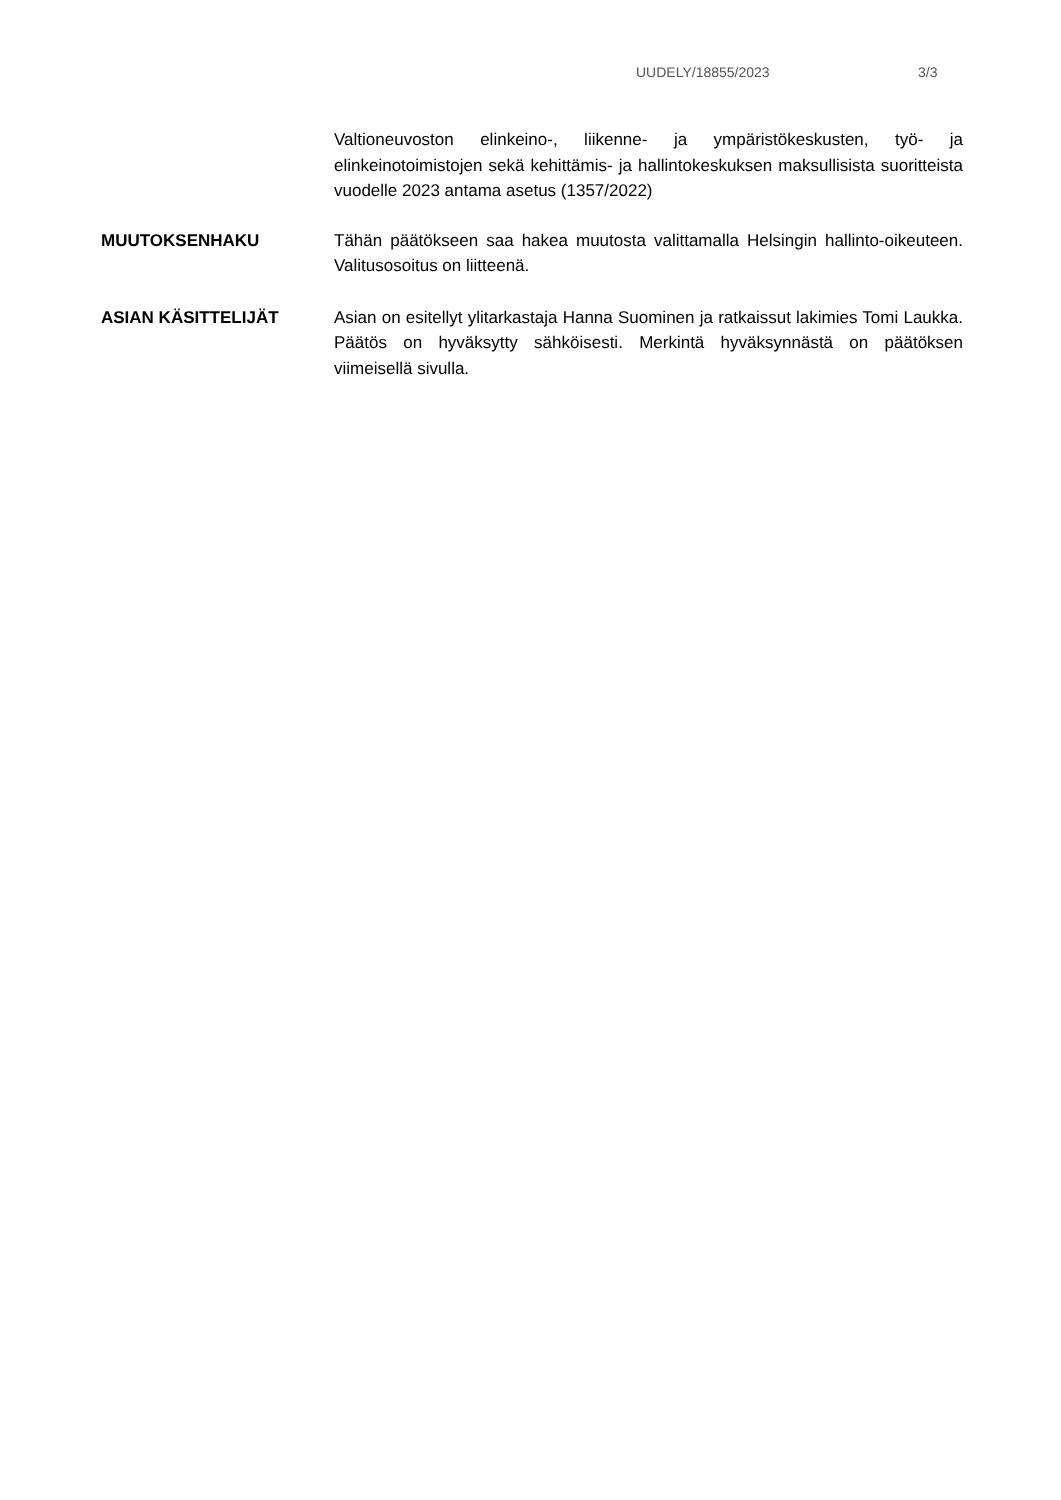UUDELY/18855/2023 3/3
Valtioneuvoston elinkeino-, liikenne- ja ympäristökeskusten, työ- ja elinkeinotoimistojen sekä kehittämis- ja hallintokeskuksen maksullisista suoritteista vuodelle 2023 antama asetus (1357/2022)
MUUTOKSENHAKU Tähän päätökseen saa hakea muutosta valittamalla Helsingin hallinto-oikeuteen. Valitusosoitus on liitteenä.
ASIAN KÄSITTELIJÄT Asian on esitellyt ylitarkastaja Hanna Suominen ja ratkaissut lakimies Tomi Laukka. Päätös on hyväksytty sähköisesti. Merkintä hyväksynnästä on päätöksen viimeisellä sivulla.